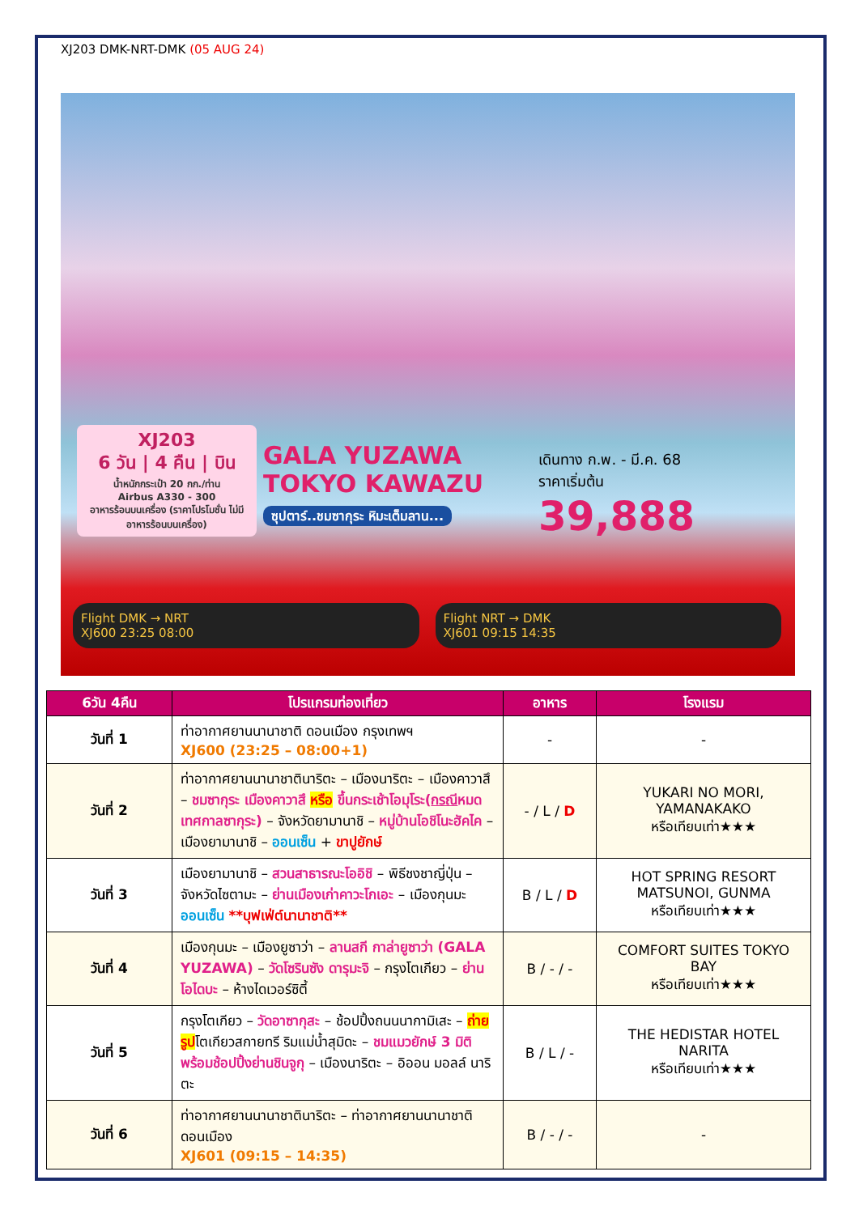XJ203 DMK-NRT-DMK (05 AUG 24)
XJ203
6 วัน | 4 คืน | บิน
น้ำหนักกระเป๋า 20 กก./ท่าน
Airbus A330 - 300
อาหารร้อนบนเครื่อง (ราคาโปรโมชั่น ไม่มีอาหารร้อนบนเครื่อง)
GALA YUZAWA
TOKYO KAWAZU
ซุปตาร์..ชมซากุระ หิมะเต็มลาน...
เดินทาง ก.พ. - มี.ค. 68
ราคาเริ่มต้น
39,888
Flight DMK → NRT
XJ600 23:25 08:00
Flight NRT → DMK
XJ601 09:15 14:35
| 6วัน 4คืน | โปรแกรมท่องเที่ยว | อาหาร | โรงแรม |
| --- | --- | --- | --- |
| วันที่ 1 | ท่าอากาศยานนานาชาติ ดอนเมือง กรุงเทพฯ XJ600 (23:25 – 08:00+1) | - | - |
| วันที่ 2 | ท่าอากาศยานนานาชาตินาริตะ – เมืองนาริตะ – เมืองคาวาสึ – ชมซากุระ เมืองคาวาสึ หรือ ขึ้นกระเช้าโอมุโระ( กรณี หมดเทศกาลซากุระ) – จังหวัดยามานาชิ – หมู่บ้านโอชิโนะฮัคไค – เมืองยามานาชิ – ออนเซ็น + ขาปูยักษ์ | - / L / D | YUKARI NO MORI, YAMANAKAKO หรือเทียบเท่า★★★ |
| วันที่ 3 | เมืองยามานาชิ – สวนสาธารณะโออิชิ – พิธีชงชาญี่ปุ่น – จังหวัดไซตามะ – ย่านเมืองเก่าคาวะโกเอะ – เมืองกุนมะ ออนเซ็น **บุฟเฟ่ต์นานาชาติ** | B / L / D | HOT SPRING RESORT MATSUNOI, GUNMA หรือเทียบเท่า★★★ |
| วันที่ 4 | เมืองกุนมะ – เมืองยูซาว่า – ลานสกี กาล่ายูซาว่า (GALA YUZAWA) – วัดโซรินซัง ดารุมะจิ – กรุงโตเกียว – ย่านโอไดบะ – ห้างไดเวอร์ซิตี้ | B / - / - | COMFORT SUITES TOKYO BAY หรือเทียบเท่า★★★ |
| วันที่ 5 | กรุงโตเกียว – วัดอาซากุสะ – ช้อปปิ้งถนนนากามิเสะ – ถ่ายรูป โตเกียวสกายทรี ริมแม่น้ำสุมิดะ – ชมแมวยักษ์ 3 มิติ พร้อมช้อปปิ้งย่านชินจูกุ – เมืองนาริตะ – อิออน มอลล์ นาริตะ | B / L / - | THE HEDISTAR HOTEL NARITA หรือเทียบเท่า★★★ |
| วันที่ 6 | ท่าอากาศยานนานาชาตินาริตะ – ท่าอากาศยานนานาชาติดอนเมือง XJ601 (09:15 – 14:35) | B / - / - | - |